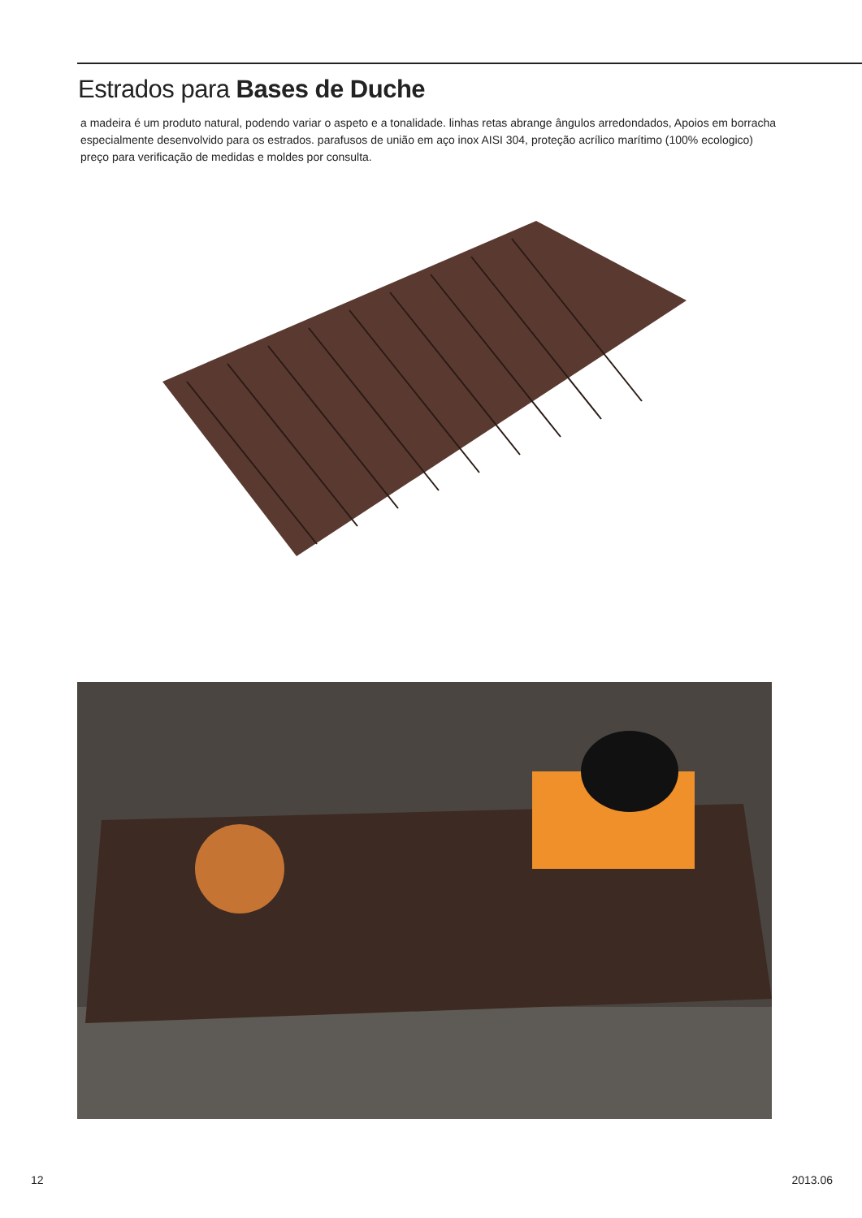Estrados para Bases de Duche
a madeira é um produto natural, podendo variar o aspeto e a tonalidade. linhas retas abrange ângulos arredondados, Apoios em borracha especialmente desenvolvido para os estrados. parafusos de união em aço inox AISI 304, proteção acrílico marítimo (100% ecologico)
preço para verificação de medidas e moldes por consulta.
12 2013.06